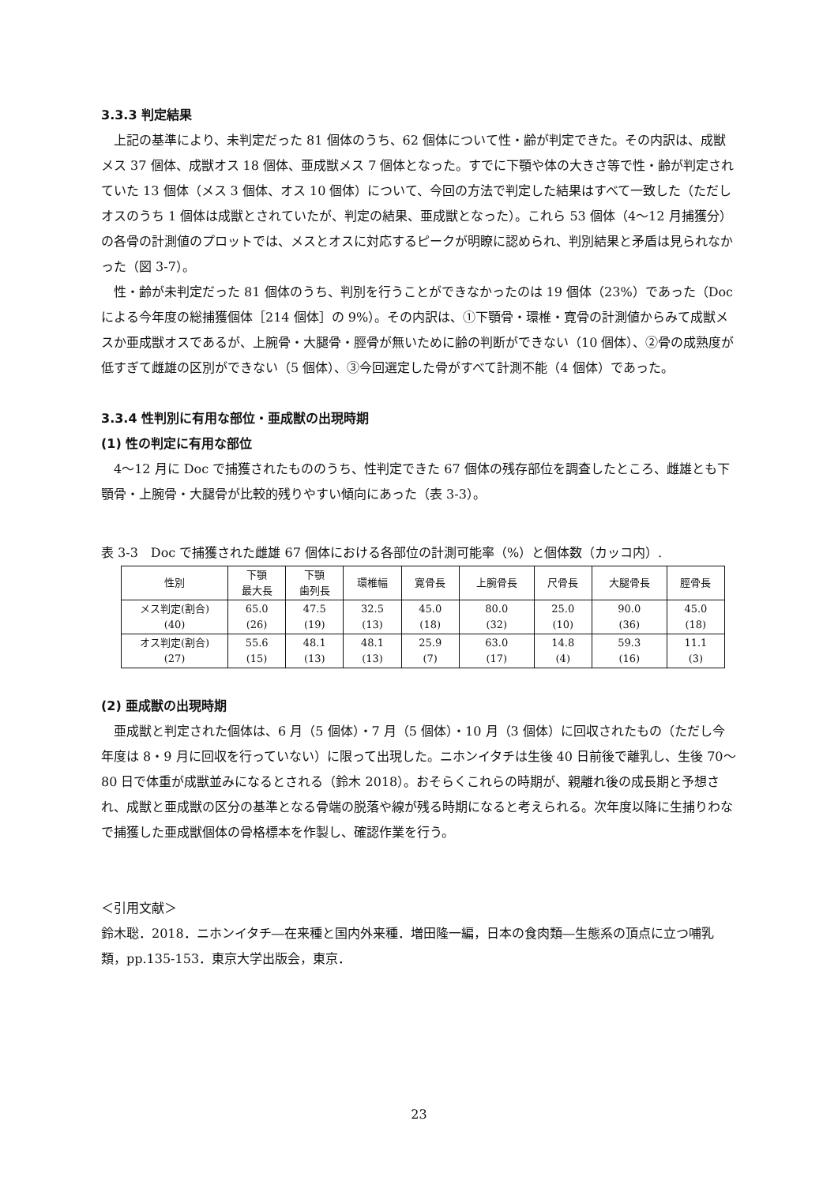3.3.3 判定結果
上記の基準により、未判定だった 81 個体のうち、62 個体について性・齢が判定できた。その内訳は、成獣メス 37 個体、成獣オス 18 個体、亜成獣メス 7 個体となった。すでに下顎や体の大きさ等で性・齢が判定されていた 13 個体（メス 3 個体、オス 10 個体）について、今回の方法で判定した結果はすべて一致した（ただしオスのうち 1 個体は成獣とされていたが、判定の結果、亜成獣となった）。これら 53 個体（4〜12 月捕獲分）の各骨の計測値のプロットでは、メスとオスに対応するピークが明瞭に認められ、判別結果と矛盾は見られなかった（図 3-7）。
性・齢が未判定だった 81 個体のうち、判別を行うことができなかったのは 19 個体（23%）であった（Doc による今年度の総捕獲個体［214 個体］の 9%）。その内訳は、①下顎骨・環椎・寛骨の計測値からみて成獣メスか亜成獣オスであるが、上腕骨・大腿骨・脛骨が無いために齢の判断ができない（10 個体）、②骨の成熟度が低すぎて雌雄の区別ができない（5 個体）、③今回選定した骨がすべて計測不能（4 個体）であった。
3.3.4 性判別に有用な部位・亜成獣の出現時期
(1) 性の判定に有用な部位
4〜12 月に Doc で捕獲されたもののうち、性判定できた 67 個体の残存部位を調査したところ、雌雄とも下顎骨・上腕骨・大腿骨が比較的残りやすい傾向にあった（表 3-3）。
表 3-3　Doc で捕獲された雌雄 67 個体における各部位の計測可能率（%）と個体数（カッコ内）.
| 性別 | 下顎 最大長 | 下顎 歯列長 | 環椎幅 | 寛骨長 | 上腕骨長 | 尺骨長 | 大腿骨長 | 脛骨長 |
| --- | --- | --- | --- | --- | --- | --- | --- | --- |
| メス判定(割合) (40) | 65.0 (26) | 47.5 (19) | 32.5 (13) | 45.0 (18) | 80.0 (32) | 25.0 (10) | 90.0 (36) | 45.0 (18) |
| オス判定(割合) (27) | 55.6 (15) | 48.1 (13) | 48.1 (13) | 25.9 (7) | 63.0 (17) | 14.8 (4) | 59.3 (16) | 11.1 (3) |
(2) 亜成獣の出現時期
亜成獣と判定された個体は、6 月（5 個体）・7 月（5 個体）・10 月（3 個体）に回収されたもの（ただし今年度は 8・9 月に回収を行っていない）に限って出現した。ニホンイタチは生後 40 日前後で離乳し、生後 70〜80 日で体重が成獣並みになるとされる（鈴木 2018）。おそらくこれらの時期が、親離れ後の成長期と予想され、成獣と亜成獣の区分の基準となる骨端の脱落や線が残る時期になると考えられる。次年度以降に生捕りわなで捕獲した亜成獣個体の骨格標本を作製し、確認作業を行う。
＜引用文献＞
鈴木聡．2018．ニホンイタチ―在来種と国内外来種．増田隆一編，日本の食肉類―生態系の頂点に立つ哺乳類，pp.135-153．東京大学出版会，東京．
23